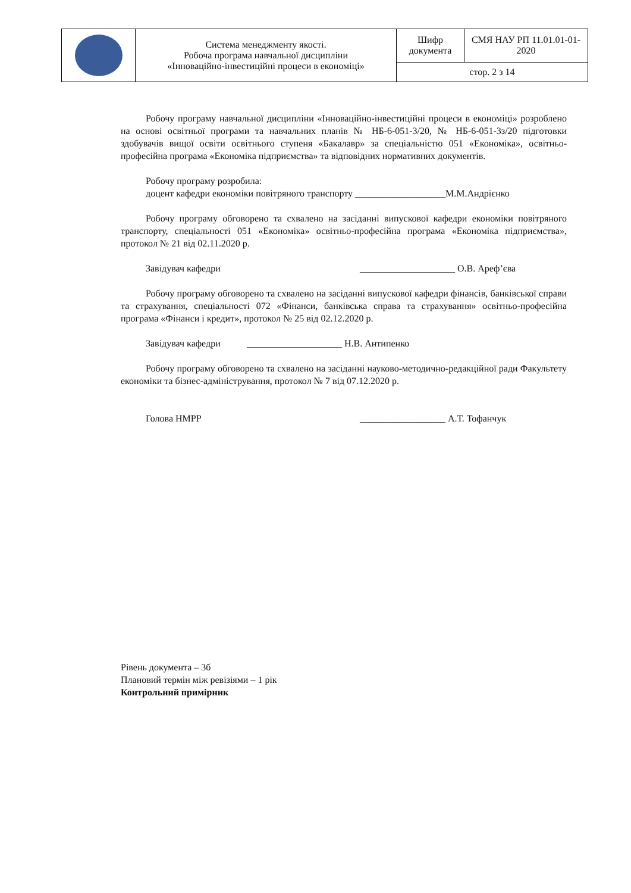| | Система менеджменту якості. Робоча програма навчальної дисципліни «Інноваційно-інвестиційні процеси в економіці» | Шифр документа | СМЯ НАУ РП 11.01.01-01-2020 |
| | | стор. 2 з 14 | |
Робочу програму навчальної дисципліни «Інноваційно-інвестиційні процеси в економіці» розроблено на основі освітньої програми та навчальних планів № НБ-6-051-3/20, № НБ-6-051-3з/20 підготовки здобувачів вищої освіти освітнього ступеня «Бакалавр» за спеціальністю 051 «Економіка», освітньо-професійна програма «Економіка підприємства» та відповідних нормативних документів.
Робочу програму розробила:
доцент кафедри економіки повітряного транспорту ___________________М.М.Андрієнко
Робочу програму обговорено та схвалено на засіданні випускової кафедри економіки повітряного транспорту, спеціальності 051 «Економіка» освітньо-професійна програма «Економіка підприємства», протокол № 21 від 02.11.2020 р.
Завідувач кафедри ____________________ О.В. Ареф’єва
Робочу програму обговорено та схвалено на засіданні випускової кафедри фінансів, банківської справи та страхування, спеціальності 072 «Фінанси, банківська справа та страхування» освітньо-професійна програма «Фінанси і кредит», протокол № 25 від 02.12.2020 р.
Завідувач кафедри ____________________ Н.В. Антипенко
Робочу програму обговорено та схвалено на засіданні науково-методично-редакційної ради Факультету економіки та бізнес-адміністрування, протокол № 7 від 07.12.2020 р.
Голова НМРР __________________ А.Т. Тофанчук
Рівень документа – 3б
Плановий термін між ревізіями – 1 рік
Контрольний примірник